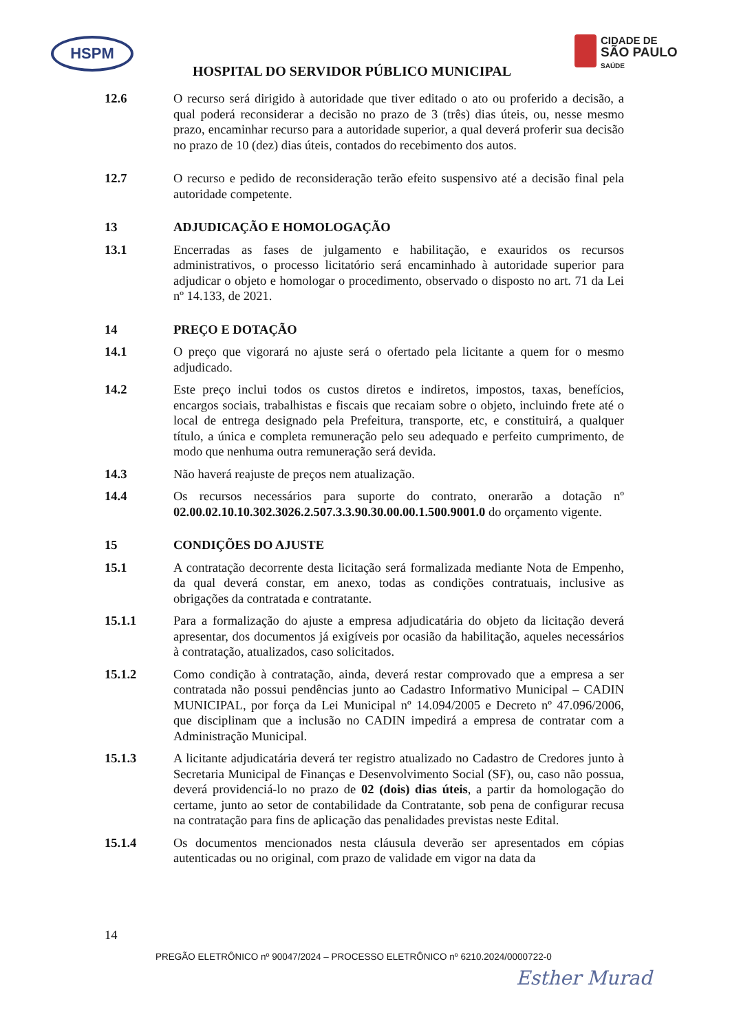HSPM
HOSPITAL DO SERVIDOR PÚBLICO MUNICIPAL
CIDADE DE
SÃO PAULO
SAÚDE
12.6 O recurso será dirigido à autoridade que tiver editado o ato ou proferido a decisão, a qual poderá reconsiderar a decisão no prazo de 3 (três) dias úteis, ou, nesse mesmo prazo, encaminhar recurso para a autoridade superior, a qual deverá proferir sua decisão no prazo de 10 (dez) dias úteis, contados do recebimento dos autos.
12.7 O recurso e pedido de reconsideração terão efeito suspensivo até a decisão final pela autoridade competente.
13 ADJUDICAÇÃO E HOMOLOGAÇÃO
13.1 Encerradas as fases de julgamento e habilitação, e exauridos os recursos administrativos, o processo licitatório será encaminhado à autoridade superior para adjudicar o objeto e homologar o procedimento, observado o disposto no art. 71 da Lei nº 14.133, de 2021.
14 PREÇO E DOTAÇÃO
14.1 O preço que vigorará no ajuste será o ofertado pela licitante a quem for o mesmo adjudicado.
14.2 Este preço inclui todos os custos diretos e indiretos, impostos, taxas, benefícios, encargos sociais, trabalhistas e fiscais que recaiam sobre o objeto, incluindo frete até o local de entrega designado pela Prefeitura, transporte, etc, e constituirá, a qualquer título, a única e completa remuneração pelo seu adequado e perfeito cumprimento, de modo que nenhuma outra remuneração será devida.
14.3 Não haverá reajuste de preços nem atualização.
14.4 Os recursos necessários para suporte do contrato, onerarão a dotação nº 02.00.02.10.10.302.3026.2.507.3.3.90.30.00.00.1.500.9001.0 do orçamento vigente.
15 CONDIÇÕES DO AJUSTE
15.1 A contratação decorrente desta licitação será formalizada mediante Nota de Empenho, da qual deverá constar, em anexo, todas as condições contratuais, inclusive as obrigações da contratada e contratante.
15.1.1 Para a formalização do ajuste a empresa adjudicatária do objeto da licitação deverá apresentar, dos documentos já exigíveis por ocasião da habilitação, aqueles necessários à contratação, atualizados, caso solicitados.
15.1.2 Como condição à contratação, ainda, deverá restar comprovado que a empresa a ser contratada não possui pendências junto ao Cadastro Informativo Municipal – CADIN MUNICIPAL, por força da Lei Municipal nº 14.094/2005 e Decreto nº 47.096/2006, que disciplinam que a inclusão no CADIN impedirá a empresa de contratar com a Administração Municipal.
15.1.3 A licitante adjudicatária deverá ter registro atualizado no Cadastro de Credores junto à Secretaria Municipal de Finanças e Desenvolvimento Social (SF), ou, caso não possua, deverá providenciá-lo no prazo de 02 (dois) dias úteis, a partir da homologação do certame, junto ao setor de contabilidade da Contratante, sob pena de configurar recusa na contratação para fins de aplicação das penalidades previstas neste Edital.
15.1.4 Os documentos mencionados nesta cláusula deverão ser apresentados em cópias autenticadas ou no original, com prazo de validade em vigor na data da
14
PREGÃO ELETRÔNICO nº 90047/2024 – PROCESSO ELETRÔNICO nº 6210.2024/0000722-0
Esther Murad